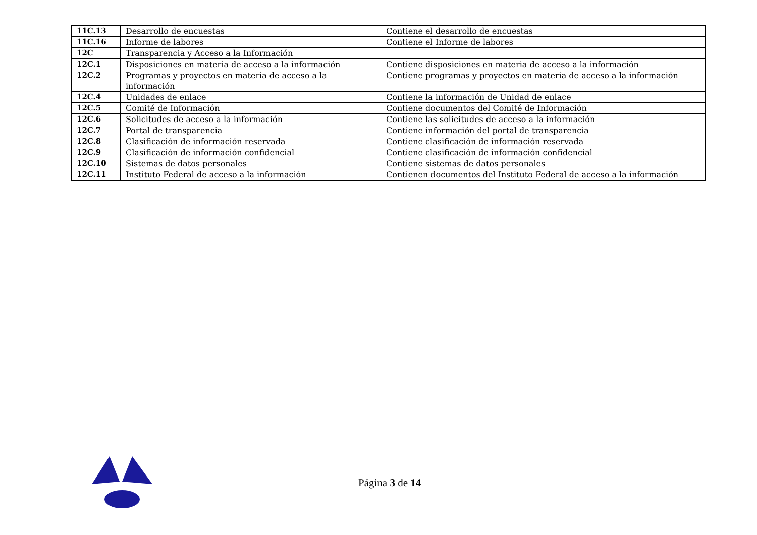| 11C.13 | Desarrollo de encuestas | Contiene el desarrollo de encuestas |
| 11C.16 | Informe de labores | Contiene el Informe de labores |
| 12C | Transparencia y Acceso a la Información | |
| 12C.1 | Disposiciones en materia de acceso a la información | Contiene disposiciones en materia de acceso a la información |
| 12C.2 | Programas y proyectos en materia de acceso a la información | Contiene programas y proyectos en materia de acceso a la información |
| 12C.4 | Unidades de enlace | Contiene la información de Unidad de enlace |
| 12C.5 | Comité de Información | Contiene documentos del Comité de Información |
| 12C.6 | Solicitudes de acceso a la información | Contiene las solicitudes de acceso a la información |
| 12C.7 | Portal de transparencia | Contiene información del portal de transparencia |
| 12C.8 | Clasificación de información reservada | Contiene clasificación de información reservada |
| 12C.9 | Clasificación de información confidencial | Contiene clasificación de información confidencial |
| 12C.10 | Sistemas de datos personales | Contiene sistemas de datos personales |
| 12C.11 | Instituto Federal de acceso a la información | Contienen documentos del Instituto Federal de acceso a la información |
Página 3 de 14